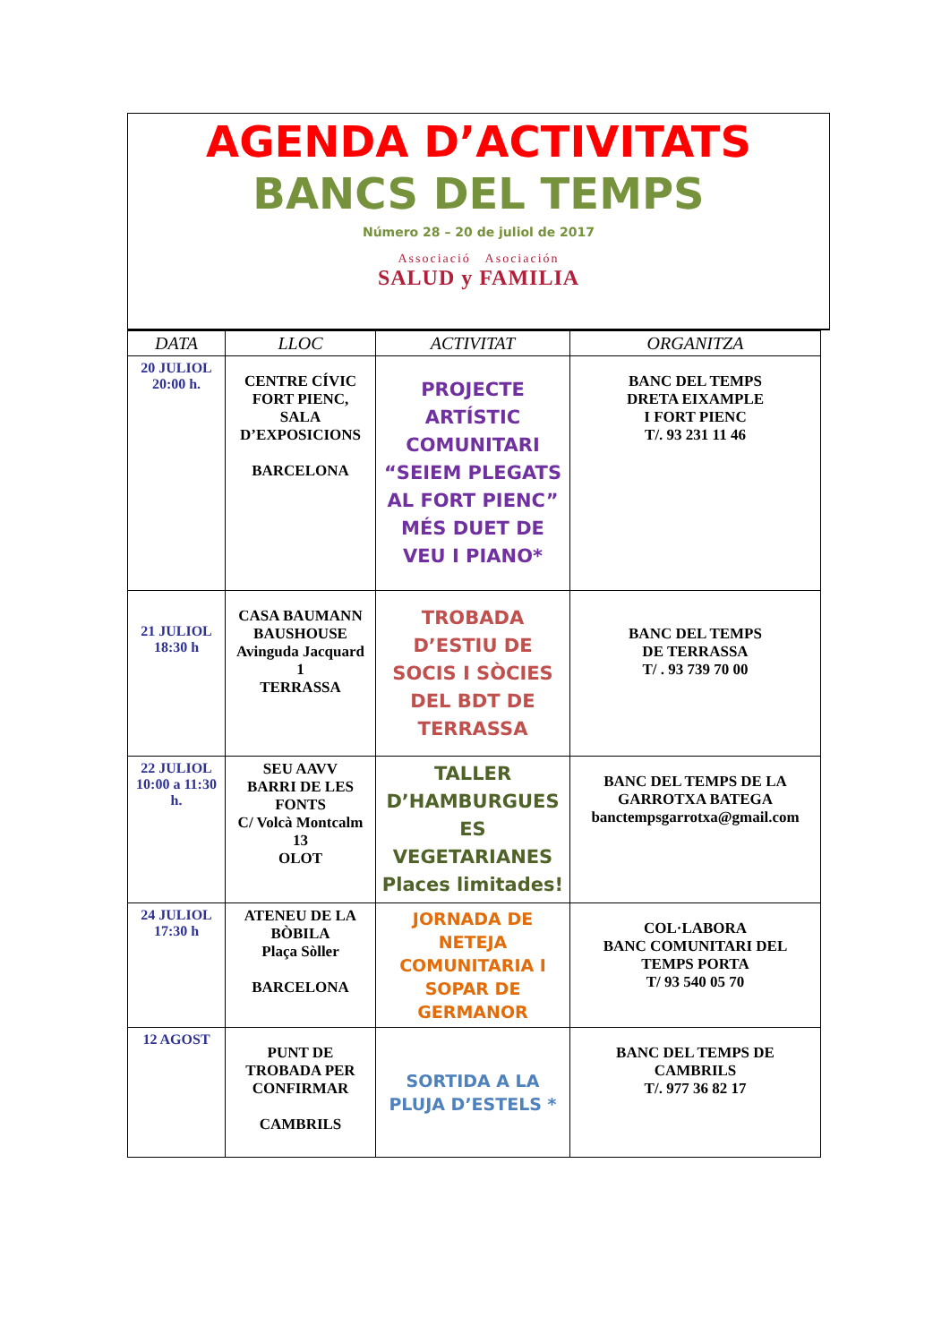AGENDA D’ACTIVITATS
BANCS DEL TEMPS
Número 28 – 20 de juliol de 2017
Associació Asociación
SALUD y FAMILIA
| DATA | LLOC | ACTIVITAT | ORGANITZA |
| --- | --- | --- | --- |
| 20 JULIOL 20:00 h. | CENTRE CÍVIC FORT PIENC, SALA D’EXPOSICIONS BARCELONA | PROJECTE ARTÍSTIC COMUNITARI “SEIEM PLEGATS AL FORT PIENC” MÉS DUET DE VEU I PIANO* | BANC DEL TEMPS DRETA EIXAMPLE I FORT PIENC T/. 93 231 11 46 |
| 21 JULIOL 18:30 h | CASA BAUMANN BAUSHOUSE Avinguda Jacquard 1 TERRASSA | TROBADA D’ESTIU DE SOCIS I SÒCIES DEL BDT DE TERRASSA | BANC DEL TEMPS DE TERRASSA T/ . 93 739 70 00 |
| 22 JULIOL 10:00 a 11:30 h. | SEU AAVV BARRI DE LES FONTS C/ Volcà Montcalm 13 OLOT | TALLER D’HAMBURGUES ES VEGETARIANES Places limitades! | BANC DEL TEMPS DE LA GARROTXA BATEGA banctempsgarrotxa@gmail.com |
| 24 JULIOL 17:30 h | ATENEU DE LA BÒBILA Plaça Sòller BARCELONA | JORNADA DE NETEJA COMUNITARIA I SOPAR DE GERMANOR | COL·LABORA BANC COMUNITARI DEL TEMPS PORTA T/ 93 540 05 70 |
| 12 AGOST | PUNT DE TROBADA PER CONFIRMAR CAMBRILS | SORTIDA A LA PLUJA D’ESTELS * | BANC DEL TEMPS DE CAMBRILS T/. 977 36 82 17 |